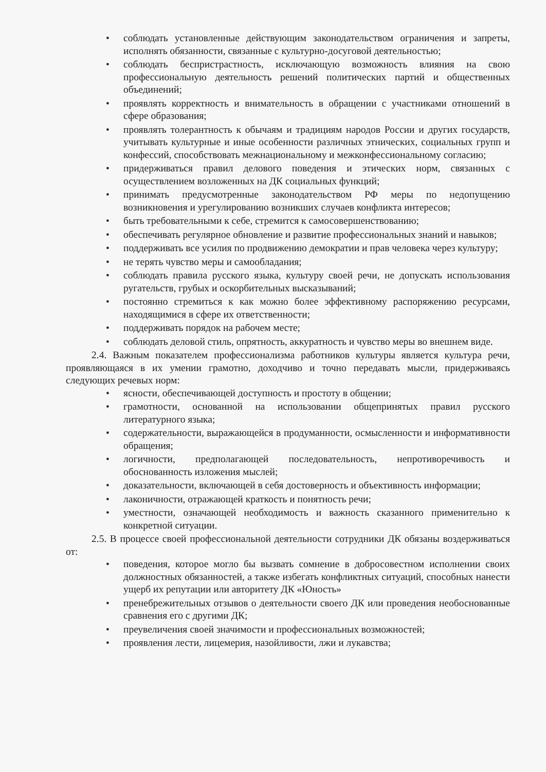• соблюдать установленные действующим законодательством ограничения и запреты, исполнять обязанности, связанные с культурно-досуговой деятельностью;
• соблюдать беспристрастность, исключающую возможность влияния на свою профессиональную деятельность решений политических партий и общественных объединений;
• проявлять корректность и внимательность в обращении с участниками отношений в сфере образования;
• проявлять толерантность к обычаям и традициям народов России и других государств, учитывать культурные и иные особенности различных этнических, социальных групп и конфессий, способствовать межнациональному и межконфессиональному согласию;
• придерживаться правил делового поведения и этических норм, связанных с осуществлением возложенных на ДК социальных функций;
• принимать предусмотренные законодательством РФ меры по недопущению возникновения и урегулированию возникших случаев конфликта интересов;
• быть требовательными к себе, стремится к самосовершенствованию;
• обеспечивать регулярное обновление и развитие профессиональных знаний и навыков;
• поддерживать все усилия по продвижению демократии и прав человека через культуру;
• не терять чувство меры и самообладания;
• соблюдать правила русского языка, культуру своей речи, не допускать использования ругательств, грубых и оскорбительных высказываний;
• постоянно стремиться к как можно более эффективному распоряжению ресурсами, находящимися в сфере их ответственности;
• поддерживать порядок на рабочем месте;
• соблюдать деловой стиль, опрятность, аккуратность и чувство меры во внешнем виде.
2.4. Важным показателем профессионализма работников культуры является культура речи, проявляющаяся в их умении грамотно, доходчиво и точно передавать мысли, придерживаясь следующих речевых норм:
• ясности, обеспечивающей доступность и простоту в общении;
• грамотности, основанной на использовании общепринятых правил русского литературного языка;
• содержательности, выражающейся в продуманности, осмысленности и информативности обращения;
• логичности, предполагающей последовательность, непротиворечивость и обоснованность изложения мыслей;
• доказательности, включающей в себя достоверность и объективность информации;
• лаконичности, отражающей краткость и понятность речи;
• уместности, означающей необходимость и важность сказанного применительно к конкретной ситуации.
2.5. В процессе своей профессиональной деятельности сотрудники ДК обязаны воздерживаться от:
• поведения, которое могло бы вызвать сомнение в добросовестном исполнении своих должностных обязанностей, а также избегать конфликтных ситуаций, способных нанести ущерб их репутации или авторитету ДК «Юность»
• пренебрежительных отзывов о деятельности своего ДК или проведения необоснованные сравнения его с другими ДК;
• преувеличения своей значимости и профессиональных возможностей;
• проявления лести, лицемерия, назойливости, лжи и лукавства;